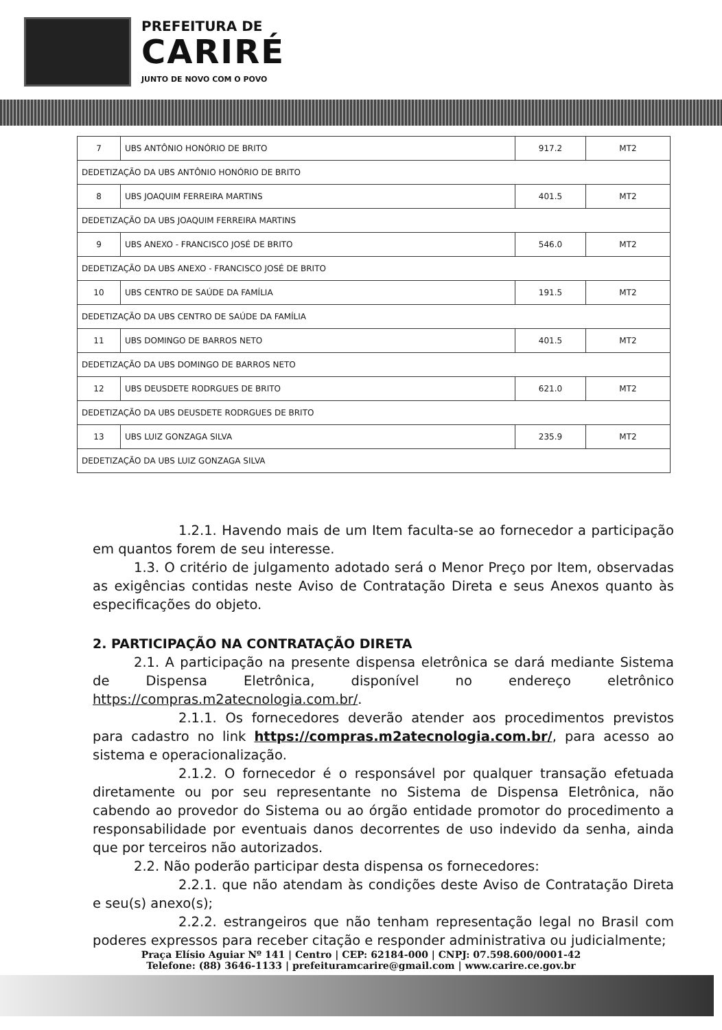PREFEITURA DE
CARIRÉ
JUNTO DE NOVO COM O POVO
| 7 | UBS ANTÔNIO HONÓRIO DE BRITO | 917.2 | MT2 |
| DEDETIZAÇÃO DA UBS ANTÔNIO HONÓRIO DE BRITO | | | |
| 8 | UBS JOAQUIM FERREIRA MARTINS | 401.5 | MT2 |
| DEDETIZAÇÃO DA UBS JOAQUIM FERREIRA MARTINS | | | |
| 9 | UBS ANEXO - FRANCISCO JOSÉ DE BRITO | 546.0 | MT2 |
| DEDETIZAÇÃO DA UBS ANEXO - FRANCISCO JOSÉ DE BRITO | | | |
| 10 | UBS CENTRO DE SAÚDE DA FAMÍLIA | 191.5 | MT2 |
| DEDETIZAÇÃO DA UBS CENTRO DE SAÚDE DA FAMÍLIA | | | |
| 11 | UBS DOMINGO DE BARROS NETO | 401.5 | MT2 |
| DEDETIZAÇÃO DA UBS DOMINGO DE BARROS NETO | | | |
| 12 | UBS DEUSDETE RODRGUES DE BRITO | 621.0 | MT2 |
| DEDETIZAÇÃO DA UBS DEUSDETE RODRGUES DE BRITO | | | |
| 13 | UBS LUIZ GONZAGA SILVA | 235.9 | MT2 |
| DEDETIZAÇÃO DA UBS LUIZ GONZAGA SILVA | | | |
1.2.1. Havendo mais de um Item faculta-se ao fornecedor a participação em quantos forem de seu interesse.
1.3. O critério de julgamento adotado será o Menor Preço por Item, observadas as exigências contidas neste Aviso de Contratação Direta e seus Anexos quanto às especificações do objeto.
2. PARTICIPAÇÃO NA CONTRATAÇÃO DIRETA
2.1. A participação na presente dispensa eletrônica se dará mediante Sistema de Dispensa Eletrônica, disponível no endereço eletrônico https://compras.m2atecnologia.com.br/.
2.1.1. Os fornecedores deverão atender aos procedimentos previstos para cadastro no link https://compras.m2atecnologia.com.br/, para acesso ao sistema e operacionalização.
2.1.2. O fornecedor é o responsável por qualquer transação efetuada diretamente ou por seu representante no Sistema de Dispensa Eletrônica, não cabendo ao provedor do Sistema ou ao órgão entidade promotor do procedimento a responsabilidade por eventuais danos decorrentes de uso indevido da senha, ainda que por terceiros não autorizados.
2.2. Não poderão participar desta dispensa os fornecedores:
2.2.1. que não atendam às condições deste Aviso de Contratação Direta e seu(s) anexo(s);
2.2.2. estrangeiros que não tenham representação legal no Brasil com poderes expressos para receber citação e responder administrativa ou judicialmente;
Praça Elísio Aguiar Nº 141 | Centro | CEP: 62184-000 | CNPJ: 07.598.600/0001-42
Telefone: (88) 3646-1133 | prefeituramcarire@gmail.com | www.carire.ce.gov.br